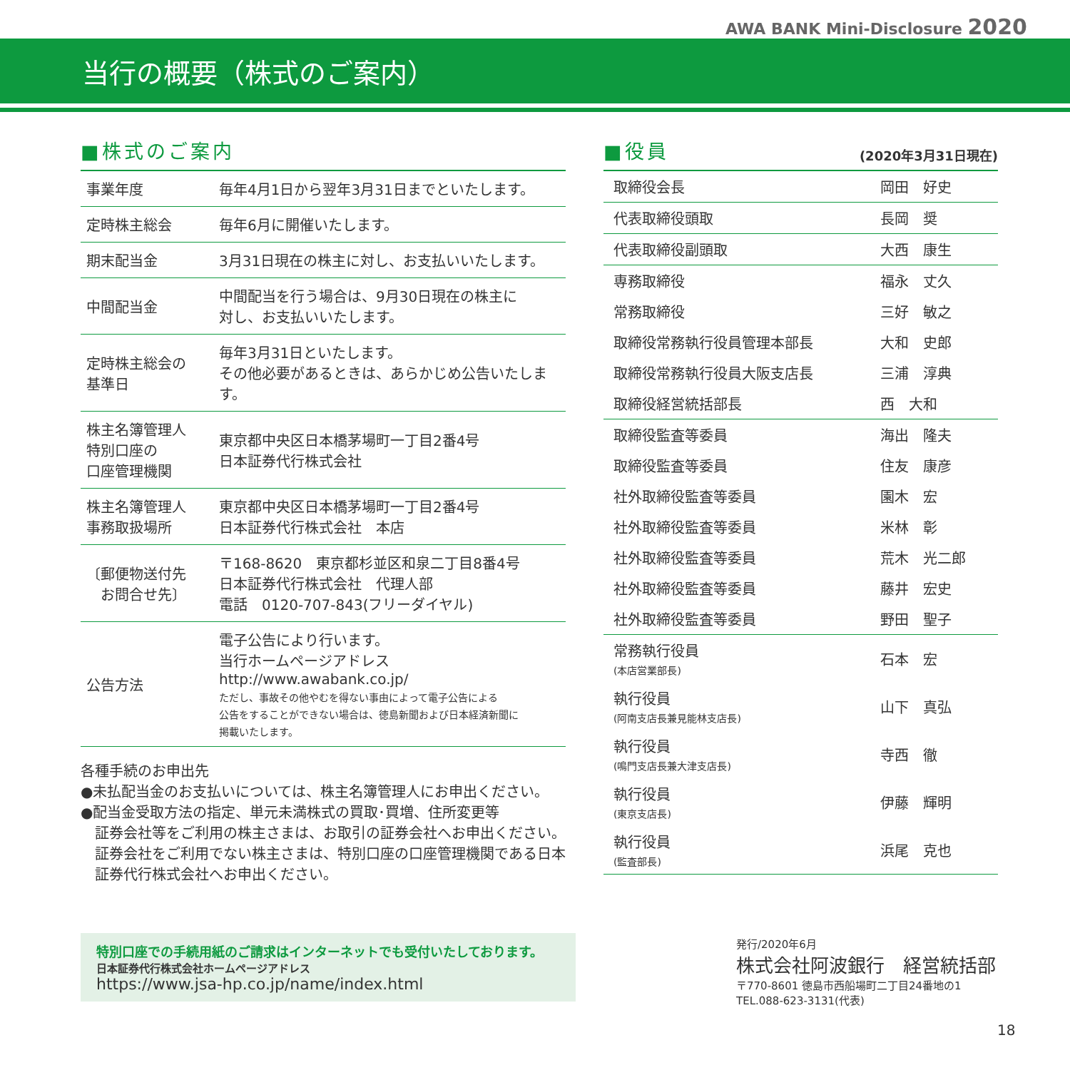AWA BANK Mini-Disclosure 2020
当行の概要（株式のご案内）
■株式のご案内
| 事業年度 | 毎年4月1日から翌年3月31日までといたします。 |
| 定時株主総会 | 毎年6月に開催いたします。 |
| 期末配当金 | 3月31日現在の株主に対し、お支払いいたします。 |
| 中間配当金 | 中間配当を行う場合は、9月30日現在の株主に 対し、お支払いいたします。 |
| 定時株主総会の 基準日 | 毎年3月31日といたします。 その他必要があるときは、あらかじめ公告いたします。 |
| 株主名簿管理人 特別口座の 口座管理機関 | 東京都中央区日本橋茅場町一丁目2番4号 日本証券代行株式会社 |
| 株主名簿管理人 事務取扱場所 | 東京都中央区日本橋茅場町一丁目2番4号 日本証券代行株式会社 本店 |
| 〔郵便物送付先 お問合せ先〕 | 〒168-8620 東京都杉並区和泉二丁目8番4号 日本証券代行株式会社 代理人部 電話 0120-707-843(フリーダイヤル) |
| 公告方法 | 電子公告により行います。 当行ホームページアドレス http://www.awabank.co.jp/ ただし、事故その他やむを得ない事由によって電子公告による 公告をすることができない場合は、徳島新聞および日本経済新聞に 掲載いたします。 |
各種手続のお申出先
●未払配当金のお支払いについては、株主名簿管理人にお申出ください。
●配当金受取方法の指定、単元未満株式の買取･買増、住所変更等
　証券会社等をご利用の株主さまは、お取引の証券会社へお申出ください。
　証券会社をご利用でない株主さまは、特別口座の口座管理機関である日本
　証券代行株式会社へお申出ください。
■役員 (2020年3月31日現在)
| 取締役会長 | 岡田 好史 |
| 代表取締役頭取 | 長岡 奨 |
| 代表取締役副頭取 | 大西 康生 |
| 専務取締役 | 福永 丈久 |
| 常務取締役 | 三好 敏之 |
| 取締役常務執行役員管理本部長 | 大和 史郎 |
| 取締役常務執行役員大阪支店長 | 三浦 淳典 |
| 取締役経営統括部長 | 西 大和 |
| 取締役監査等委員 | 海出 隆夫 |
| 取締役監査等委員 | 住友 康彦 |
| 社外取締役監査等委員 | 園木 宏 |
| 社外取締役監査等委員 | 米林 彰 |
| 社外取締役監査等委員 | 荒木 光二郎 |
| 社外取締役監査等委員 | 藤井 宏史 |
| 社外取締役監査等委員 | 野田 聖子 |
| 常務執行役員 (本店営業部長) | 石本 宏 |
| 執行役員 (阿南支店長兼見能林支店長) | 山下 真弘 |
| 執行役員 (鳴門支店長兼大津支店長) | 寺西 徹 |
| 執行役員 (東京支店長) | 伊藤 輝明 |
| 執行役員 (監査部長) | 浜尾 克也 |
特別口座での手続用紙のご請求はインターネットでも受付いたしております。
日本証券代行株式会社ホームページアドレス
https://www.jsa-hp.co.jp/name/index.html
発行/2020年6月
株式会社阿波銀行　経営統括部
〒770-8601 徳島市西船場町二丁目24番地の1
TEL.088-623-3131(代表)
18